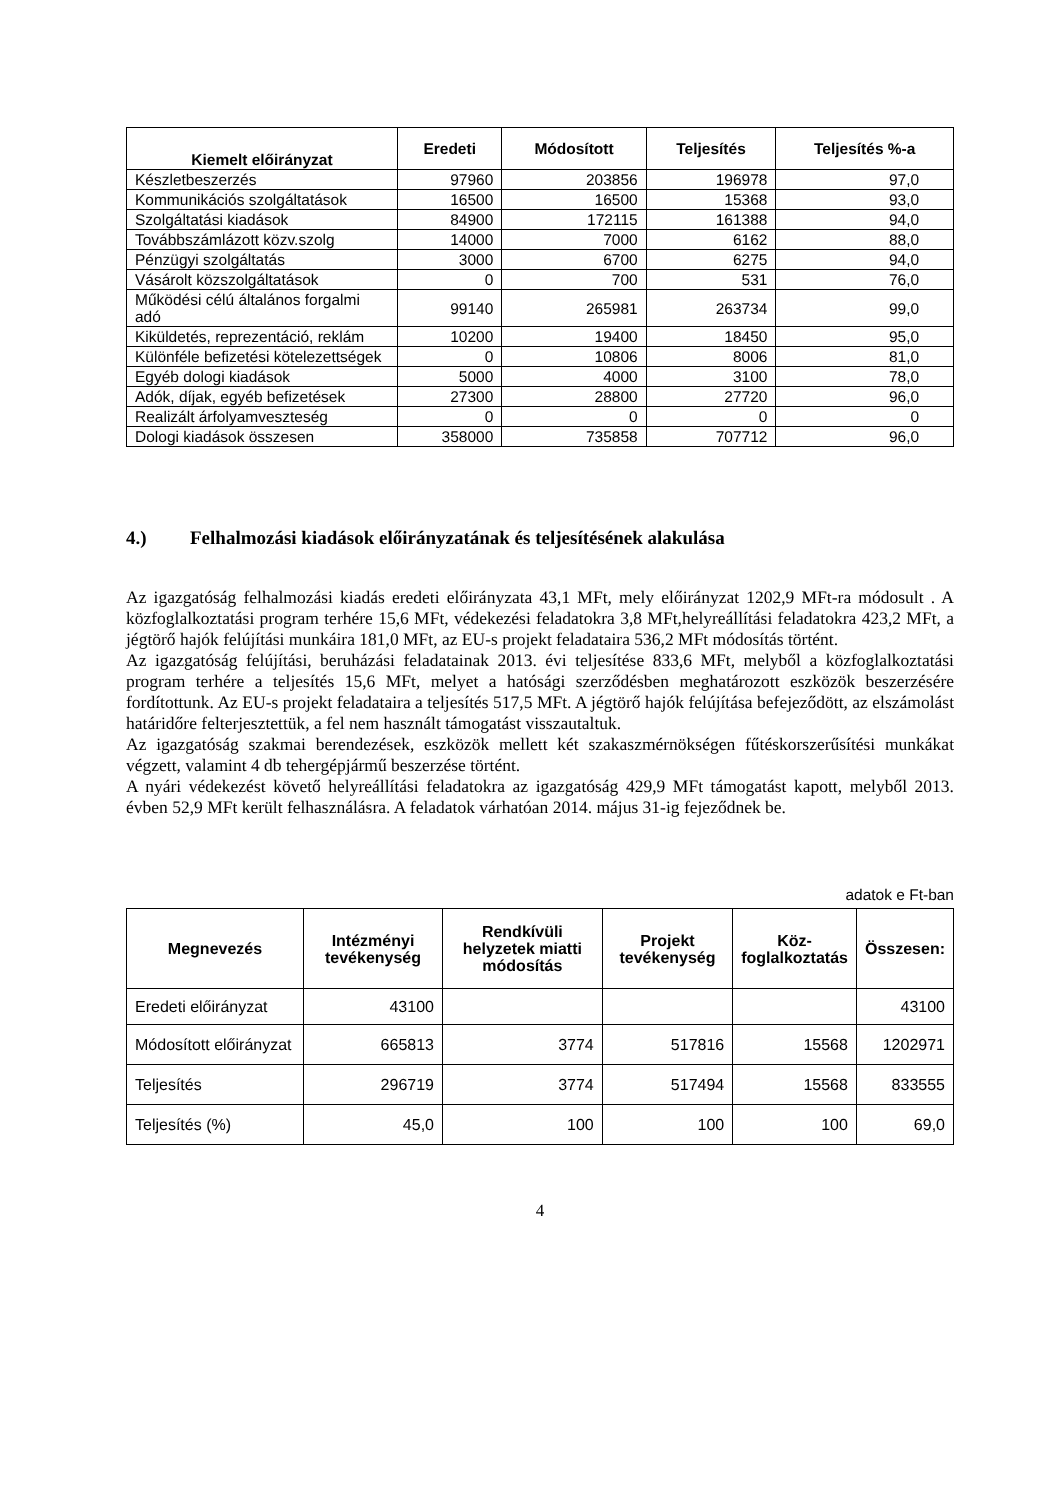| Kiemelt előirányzat | Eredeti | Módosított | Teljesítés | Teljesítés %-a |
| --- | --- | --- | --- | --- |
| Készletbeszerzés | 97960 | 203856 | 196978 | 97,0 |
| Kommunikációs szolgáltatások | 16500 | 16500 | 15368 | 93,0 |
| Szolgáltatási kiadások | 84900 | 172115 | 161388 | 94,0 |
| Továbbszámlázott közv.szolg | 14000 | 7000 | 6162 | 88,0 |
| Pénzügyi szolgáltatás | 3000 | 6700 | 6275 | 94,0 |
| Vásárolt közszolgáltatások | 0 | 700 | 531 | 76,0 |
| Működési célú általános forgalmi adó | 99140 | 265981 | 263734 | 99,0 |
| Kiküldetés, reprezentáció, reklám | 10200 | 19400 | 18450 | 95,0 |
| Különféle befizetési kötelezettségek | 0 | 10806 | 8006 | 81,0 |
| Egyéb dologi kiadások | 5000 | 4000 | 3100 | 78,0 |
| Adók, díjak, egyéb befizetések | 27300 | 28800 | 27720 | 96,0 |
| Realizált árfolyamveszteség | 0 | 0 | 0 | 0 |
| Dologi kiadások összesen | 358000 | 735858 | 707712 | 96,0 |
4.) Felhalmozási kiadások előirányzatának és teljesítésének alakulása
Az igazgatóság felhalmozási kiadás eredeti előirányzata 43,1 MFt, mely előirányzat 1202,9 MFt-ra módosult . A közfoglalkoztatási program terhére 15,6 MFt, védekezési feladatokra 3,8 MFt,helyreállítási feladatokra 423,2 MFt, a jégtörő hajók felújítási munkáira 181,0 MFt, az EU-s projekt feladataira 536,2 MFt módosítás történt.
Az igazgatóság felújítási, beruházási feladatainak 2013. évi teljesítése 833,6 MFt, melyből a közfoglalkoztatási program terhére a teljesítés 15,6 MFt, melyet a hatósági szerződésben meghatározott eszközök beszerzésére fordítottunk. Az EU-s projekt feladataira a teljesítés 517,5 MFt. A jégtörő hajók felújítása befejeződött, az elszámolást határidőre felterjesztettük, a fel nem használt támogatást visszautaltuk.
Az igazgatóság szakmai berendezések, eszközök mellett két szakaszmérnökségen fűtéskorszerűsítési munkákat végzett, valamint 4 db tehergépjármű beszerzése történt.
A nyári védekezést követő helyreállítási feladatokra az igazgatóság 429,9 MFt támogatást kapott, melyből 2013. évben 52,9 MFt került felhasználásra. A feladatok várhatóan 2014. május 31-ig fejeződnek be.
adatok e Ft-ban
| Megnevezés | Intézményi tevékenység | Rendkívüli helyzetek miatti módosítás | Projekt tevékenység | Köz- foglalkoztatás | Összesen: |
| --- | --- | --- | --- | --- | --- |
| Eredeti előirányzat | 43100 | | | | 43100 |
| Módosított előirányzat | 665813 | 3774 | 517816 | 15568 | 1202971 |
| Teljesítés | 296719 | 3774 | 517494 | 15568 | 833555 |
| Teljesítés (%) | 45,0 | 100 | 100 | 100 | 69,0 |
4